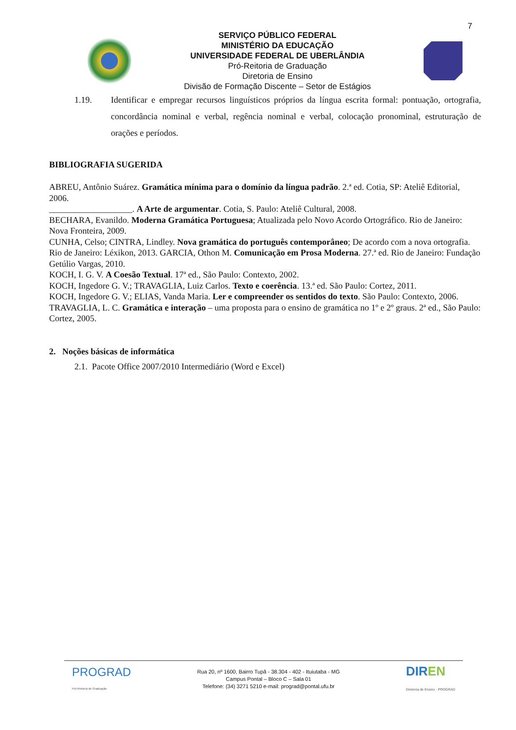7
SERVIÇO PÚBLICO FEDERAL
MINISTÉRIO DA EDUCAÇÃO
UNIVERSIDADE FEDERAL DE UBERLÂNDIA
Pró-Reitoria de Graduação
Diretoria de Ensino
Divisão de Formação Discente – Setor de Estágios
1.19. Identificar e empregar recursos linguísticos próprios da língua escrita formal: pontuação, ortografia, concordância nominal e verbal, regência nominal e verbal, colocação pronominal, estruturação de orações e períodos.
BIBLIOGRAFIA SUGERIDA
ABREU, Antônio Suárez. Gramática mínima para o domínio da língua padrão. 2.ª ed. Cotia, SP: Ateliê Editorial, 2006.
___________________. A Arte de argumentar. Cotia, S. Paulo: Ateliê Cultural, 2008.
BECHARA, Evanildo. Moderna Gramática Portuguesa; Atualizada pelo Novo Acordo Ortográfico. Rio de Janeiro: Nova Fronteira, 2009.
CUNHA, Celso; CINTRA, Lindley. Nova gramática do português contemporâneo; De acordo com a nova ortografia. Rio de Janeiro: Léxikon, 2013. GARCIA, Othon M. Comunicação em Prosa Moderna. 27.ª ed. Rio de Janeiro: Fundação Getúlio Vargas, 2010.
KOCH, I. G. V. A Coesão Textual. 17ª ed., São Paulo: Contexto, 2002.
KOCH, Ingedore G. V.; TRAVAGLIA, Luiz Carlos. Texto e coerência. 13.ª ed. São Paulo: Cortez, 2011.
KOCH, Ingedore G. V.; ELIAS, Vanda Maria. Ler e compreender os sentidos do texto. São Paulo: Contexto, 2006.
TRAVAGLIA, L. C. Gramática e interação – uma proposta para o ensino de gramática no 1º e 2º graus. 2ª ed., São Paulo: Cortez, 2005.
2. Noções básicas de informática
2.1. Pacote Office 2007/2010 Intermediário (Word e Excel)
PROGRAD
Pró-Reitoria de Graduação
Rua 20, nº 1600, Bairro Tupã - 38.304 - 402 - Ituiutaba - MG
Campus Pontal – Bloco C – Sala 01
Telefone: (34) 3271 5210 e-mail: prograd@pontal.ufu.br
DIREN
Diretoria de Ensino - PROGRAD